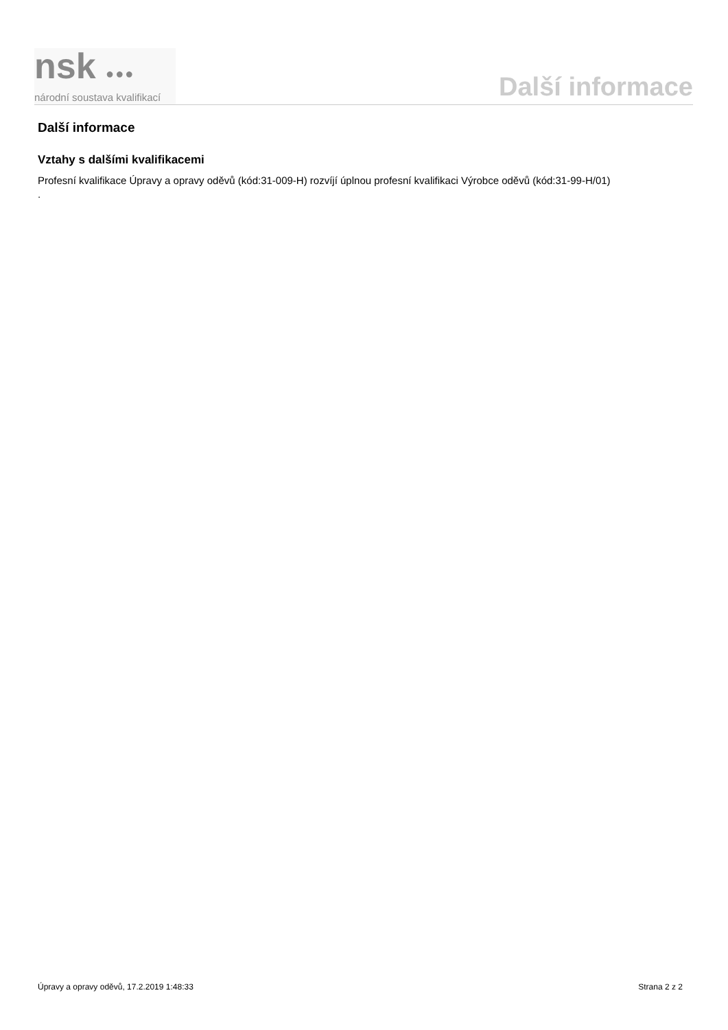nsk ●●●
národní soustava kvalifikací
Další informace
Další informace
Vztahy s dalšími kvalifikacemi
Profesní kvalifikace Úpravy a opravy oděvů (kód:31-009-H) rozvíjí úplnou profesní kvalifikaci Výrobce oděvů (kód:31-99-H/01)
.
Úpravy a opravy oděvů, 17.2.2019 1:48:33 Strana 2 z 2